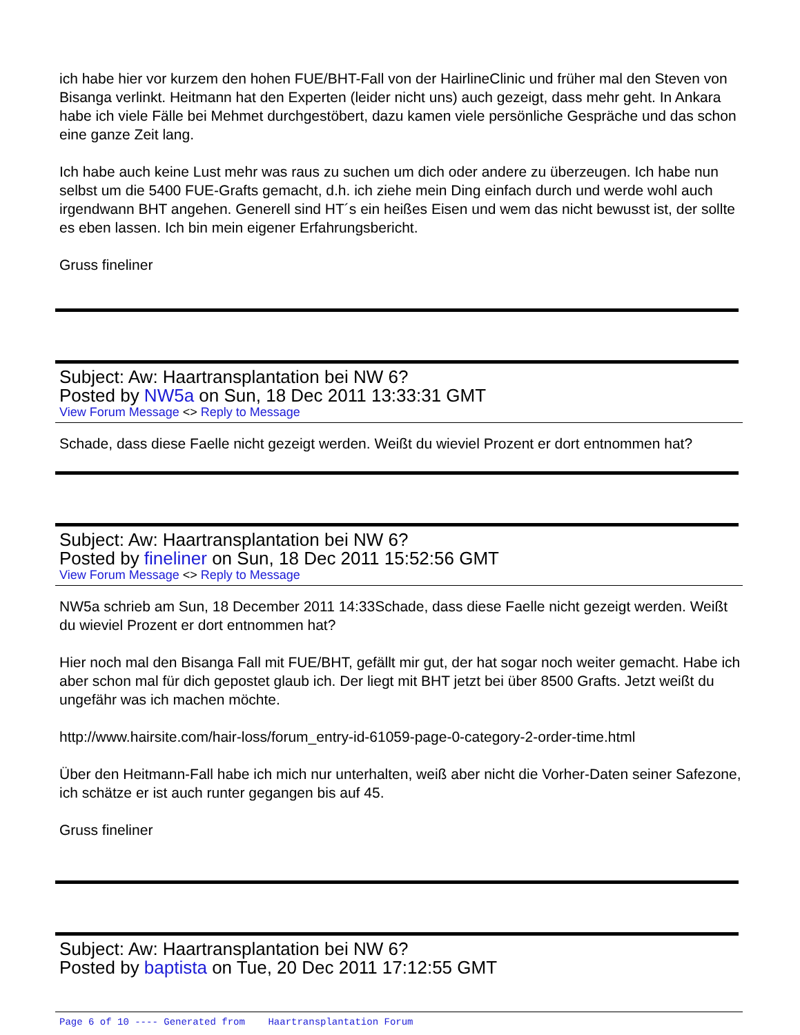ich habe hier vor kurzem den hohen FUE/BHT-Fall von der HairlineClinic und früher mal den Steven von Bisanga verlinkt. Heitmann hat den Experten (leider nicht uns) auch gezeigt, dass mehr geht. In Ankara habe ich viele Fälle bei Mehmet durchgestöbert, dazu kamen viele persönliche Gespräche und das schon eine ganze Zeit lang.
Ich habe auch keine Lust mehr was raus zu suchen um dich oder andere zu überzeugen. Ich habe nun selbst um die 5400 FUE-Grafts gemacht, d.h. ich ziehe mein Ding einfach durch und werde wohl auch irgendwann BHT angehen. Generell sind HT´s ein heißes Eisen und wem das nicht bewusst ist, der sollte es eben lassen. Ich bin mein eigener Erfahrungsbericht.
Gruss fineliner
Subject: Aw: Haartransplantation bei NW 6?
Posted by NW5a on Sun, 18 Dec 2011 13:33:31 GMT
View Forum Message <> Reply to Message
Schade, dass diese Faelle nicht gezeigt werden. Weißt du wieviel Prozent er dort entnommen hat?
Subject: Aw: Haartransplantation bei NW 6?
Posted by fineliner on Sun, 18 Dec 2011 15:52:56 GMT
View Forum Message <> Reply to Message
NW5a schrieb am Sun, 18 December 2011 14:33Schade, dass diese Faelle nicht gezeigt werden. Weißt du wieviel Prozent er dort entnommen hat?
Hier noch mal den Bisanga Fall mit FUE/BHT, gefällt mir gut, der hat sogar noch weiter gemacht. Habe ich aber schon mal für dich gepostet glaub ich. Der liegt mit BHT jetzt bei über 8500 Grafts. Jetzt weißt du ungefähr was ich machen möchte.
http://www.hairsite.com/hair-loss/forum_entry-id-61059-page-0-category-2-order-time.html
Über den Heitmann-Fall habe ich mich nur unterhalten, weiß aber nicht die Vorher-Daten seiner Safezone, ich schätze er ist auch runter gegangen bis auf 45.
Gruss fineliner
Subject: Aw: Haartransplantation bei NW 6?
Posted by baptista on Tue, 20 Dec 2011 17:12:55 GMT
Page 6 of 10 ---- Generated from Haartransplantation Forum